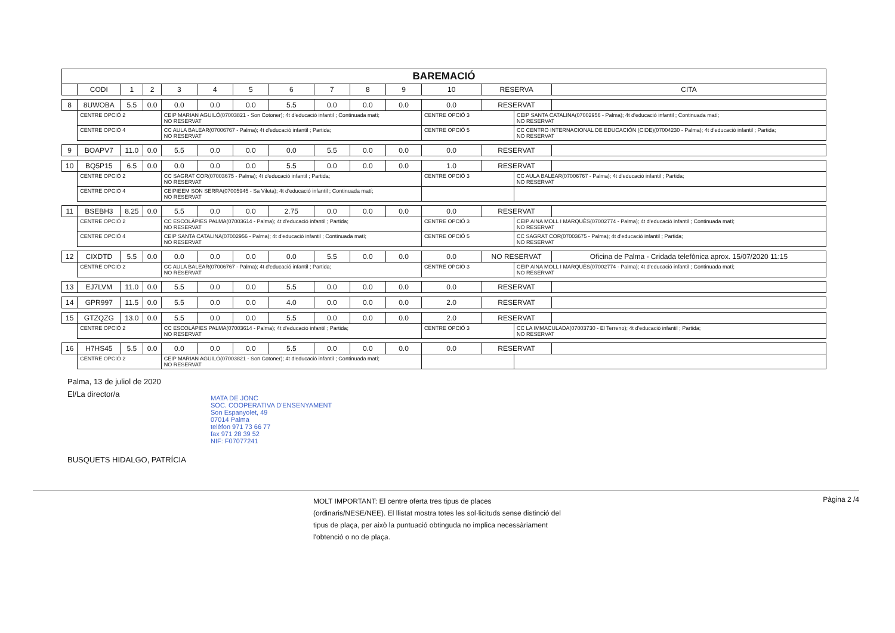| BAREMACIÓ | | | | | | | | | | | | | | |
| --- | --- | --- | --- | --- | --- | --- | --- | --- | --- | --- | --- | --- | --- | --- |
| | CODI | 1 | 2 | 3 | 4 | 5 | 6 | 7 | 8 | 9 | 10 | RESERVA | | CITA |
| 8 | 8UWOBA | 5.5 | 0.0 | 0.0 | 0.0 | 0.0 | 5.5 | 0.0 | 0.0 | 0.0 | 0.0 | RESERVAT | | |
| | CENTRE OPCIÓ 2 | | | CEIP MARIAN AGUILÓ(07003821 - Son Cotoner); 4t d'educació infantil ; Continuada matí; NO RESERVAT | | | | | | | CENTRE OPCIÓ 3 | | CEIP SANTA CATALINA(07002956 - Palma); 4t d'educació infantil ; Continuada matí; NO RESERVAT | |
| | CENTRE OPCIÓ 4 | | | CC AULA BALEAR(07006767 - Palma); 4t d'educació infantil ; Partida; NO RESERVAT | | | | | | | CENTRE OPCIÓ 5 | | CC CENTRO INTERNACIONAL DE EDUCACIÓN (CIDE)(07004230 - Palma); 4t d'educació infantil ; Partida; NO RESERVAT | |
| 9 | BOAPV7 | 11.0 | 0.0 | 5.5 | 0.0 | 0.0 | 0.0 | 5.5 | 0.0 | 0.0 | 0.0 | RESERVAT | | |
| 10 | BQ5P15 | 6.5 | 0.0 | 0.0 | 0.0 | 0.0 | 5.5 | 0.0 | 0.0 | 0.0 | 1.0 | RESERVAT | | |
| | CENTRE OPCIÓ 2 | | | CC SAGRAT COR(07003675 - Palma); 4t d'educació infantil ; Partida; NO RESERVAT | | | | | | | CENTRE OPCIÓ 3 | | CC AULA BALEAR(07006767 - Palma); 4t d'educació infantil ; Partida; NO RESERVAT | |
| | CENTRE OPCIÓ 4 | | | CEIPIEEM SON SERRA(07005945 - Sa Vileta); 4t d'educació infantil ; Continuada matí; NO RESERVAT | | | | | | | | | | |
| 11 | BSEBH3 | 8.25 | 0.0 | 5.5 | 0.0 | 0.0 | 2.75 | 0.0 | 0.0 | 0.0 | 0.0 | RESERVAT | | |
| | CENTRE OPCIÓ 2 | | | CC ESCOLÀPIES PALMA(07003614 - Palma); 4t d'educació infantil ; Partida; NO RESERVAT | | | | | | | CENTRE OPCIÓ 3 | | CEIP AINA MOLL I MARQUÈS(07002774 - Palma); 4t d'educació infantil ; Continuada matí; NO RESERVAT | |
| | CENTRE OPCIÓ 4 | | | CEIP SANTA CATALINA(07002956 - Palma); 4t d'educació infantil ; Continuada matí; NO RESERVAT | | | | | | | CENTRE OPCIÓ 5 | | CC SAGRAT COR(07003675 - Palma); 4t d'educació infantil ; Partida; NO RESERVAT | |
| 12 | CIXDTD | 5.5 | 0.0 | 0.0 | 0.0 | 0.0 | 0.0 | 5.5 | 0.0 | 0.0 | 0.0 | NO RESERVAT | | Oficina de Palma - Cridada telefònica aprox. 15/07/2020 11:15 |
| | CENTRE OPCIÓ 2 | | | CC AULA BALEAR(07006767 - Palma); 4t d'educació infantil ; Partida; NO RESERVAT | | | | | | | CENTRE OPCIÓ 3 | | CEIP AINA MOLL I MARQUÈS(07002774 - Palma); 4t d'educació infantil ; Continuada matí; NO RESERVAT | |
| 13 | EJ7LVM | 11.0 | 0.0 | 5.5 | 0.0 | 0.0 | 5.5 | 0.0 | 0.0 | 0.0 | 0.0 | RESERVAT | | |
| 14 | GPR997 | 11.5 | 0.0 | 5.5 | 0.0 | 0.0 | 4.0 | 0.0 | 0.0 | 0.0 | 2.0 | RESERVAT | | |
| 15 | GTZQZG | 13.0 | 0.0 | 5.5 | 0.0 | 0.0 | 5.5 | 0.0 | 0.0 | 0.0 | 2.0 | RESERVAT | | |
| | CENTRE OPCIÓ 2 | | | CC ESCOLÀPIES PALMA(07003614 - Palma); 4t d'educació infantil ; Partida; NO RESERVAT | | | | | | | CENTRE OPCIÓ 3 | | CC LA IMMACULADA(07003730 - El Terreno); 4t d'educació infantil ; Partida; NO RESERVAT | |
| 16 | H7HS45 | 5.5 | 0.0 | 0.0 | 0.0 | 0.0 | 5.5 | 0.0 | 0.0 | 0.0 | 0.0 | RESERVAT | | |
| | CENTRE OPCIÓ 2 | | | CEIP MARIAN AGUILÓ(07003821 - Son Cotoner); 4t d'educació infantil ; Continuada matí; NO RESERVAT | | | | | | | | | | |
Palma, 13 de juliol de 2020
El/La director/a
MATA DE JONC
SOC. COOPERATIVA D'ENSENYAMENT
Son Espanyolet, 49
07014 Palma
telèfon 971 73 66 77
fax 971 28 39 52
NIF: F07077241
BUSQUETS HIDALGO, PATRÍCIA
MOLT IMPORTANT: El centre oferta tres tipus de places (ordinaris/NESE/NEE). El llistat mostra totes les sol·licituds sense distinció del tipus de plaça, per això la puntuació obtinguda no implica necessàriament l'obtenció o no de plaça.
Pàgina 2 /4